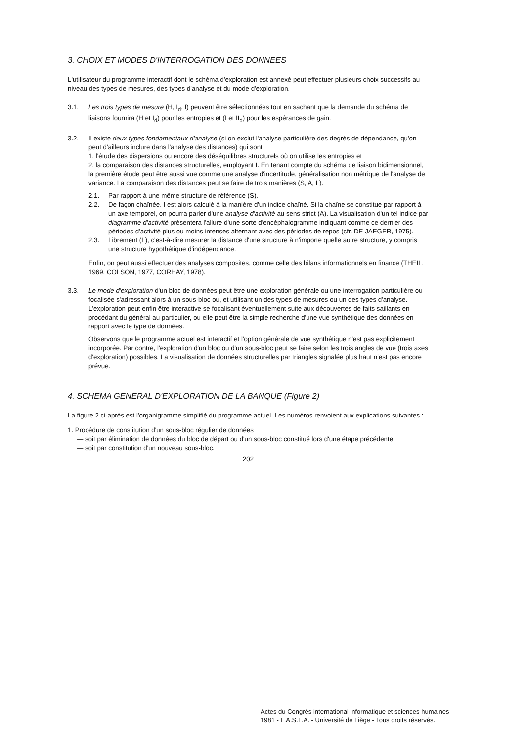3. CHOIX ET MODES D'INTERROGATION DES DONNEES
L'utilisateur du programme interactif dont le schéma d'exploration est annexé peut effectuer plusieurs choix successifs au niveau des types de mesures, des types d'analyse et du mode d'exploration.
3.1. Les trois types de mesure (H, I<sub>d</sub>, I) peuvent être sélectionnées tout en sachant que la demande du schéma de liaisons fournira (H et I<sub>d</sub>) pour les entropies et (I et II<sub>d</sub>) pour les espérances de gain.
3.2. Il existe deux types fondamentaux d'analyse (si on exclut l'analyse particulière des degrés de dépendance, qu'on peut d'ailleurs inclure dans l'analyse des distances) qui sont
1. l'étude des dispersions ou encore des déséquilibres structurels où on utilise les entropies et
2. la comparaison des distances structurelles, employant I. En tenant compte du schéma de liaison bidimensionnel, la première étude peut être aussi vue comme une analyse d'incertitude, généralisation non métrique de l'analyse de variance. La comparaison des distances peut se faire de trois manières (S, A, L).
2.1. Par rapport à une même structure de référence (S).
2.2. De façon chaînée. I est alors calculé à la manière d'un indice chaîné. Si la chaîne se constitue par rapport à un axe temporel, on pourra parler d'une analyse d'activité au sens strict (A). La visualisation d'un tel indice par diagramme d'activité présentera l'allure d'une sorte d'encéphalogramme indiquant comme ce dernier des périodes d'activité plus ou moins intenses alternant avec des périodes de repos (cfr. DE JAEGER, 1975).
2.3. Librement (L), c'est-à-dire mesurer la distance d'une structure à n'importe quelle autre structure, y compris une structure hypothétique d'indépendance.
Enfin, on peut aussi effectuer des analyses composites, comme celle des bilans informationnels en finance (THEIL, 1969, COLSON, 1977, CORHAY, 1978).
3.3. Le mode d'exploration d'un bloc de données peut être une exploration générale ou une interrogation particulière ou focalisée s'adressant alors à un sous-bloc ou, et utilisant un des types de mesures ou un des types d'analyse. L'exploration peut enfin être interactive se focalisant éventuellement suite aux découvertes de faits saillants en procédant du général au particulier, ou elle peut être la simple recherche d'une vue synthétique des données en rapport avec le type de données.
Observons que le programme actuel est interactif et l'option générale de vue synthétique n'est pas explicitement incorporée. Par contre, l'exploration d'un bloc ou d'un sous-bloc peut se faire selon les trois angles de vue (trois axes d'exploration) possibles. La visualisation de données structurelles par triangles signalée plus haut n'est pas encore prévue.
4. SCHEMA GENERAL D'EXPLORATION DE LA BANQUE (Figure 2)
La figure 2 ci-après est l'organigramme simplifié du programme actuel. Les numéros renvoient aux explications suivantes :
1. Procédure de constitution d'un sous-bloc régulier de données
— soit par élimination de données du bloc de départ ou d'un sous-bloc constitué lors d'une étape précédente.
— soit par constitution d'un nouveau sous-bloc.
202
Actes du Congrès international informatique et sciences humaines
1981 - L.A.S.L.A. - Université de Liège - Tous droits réservés.